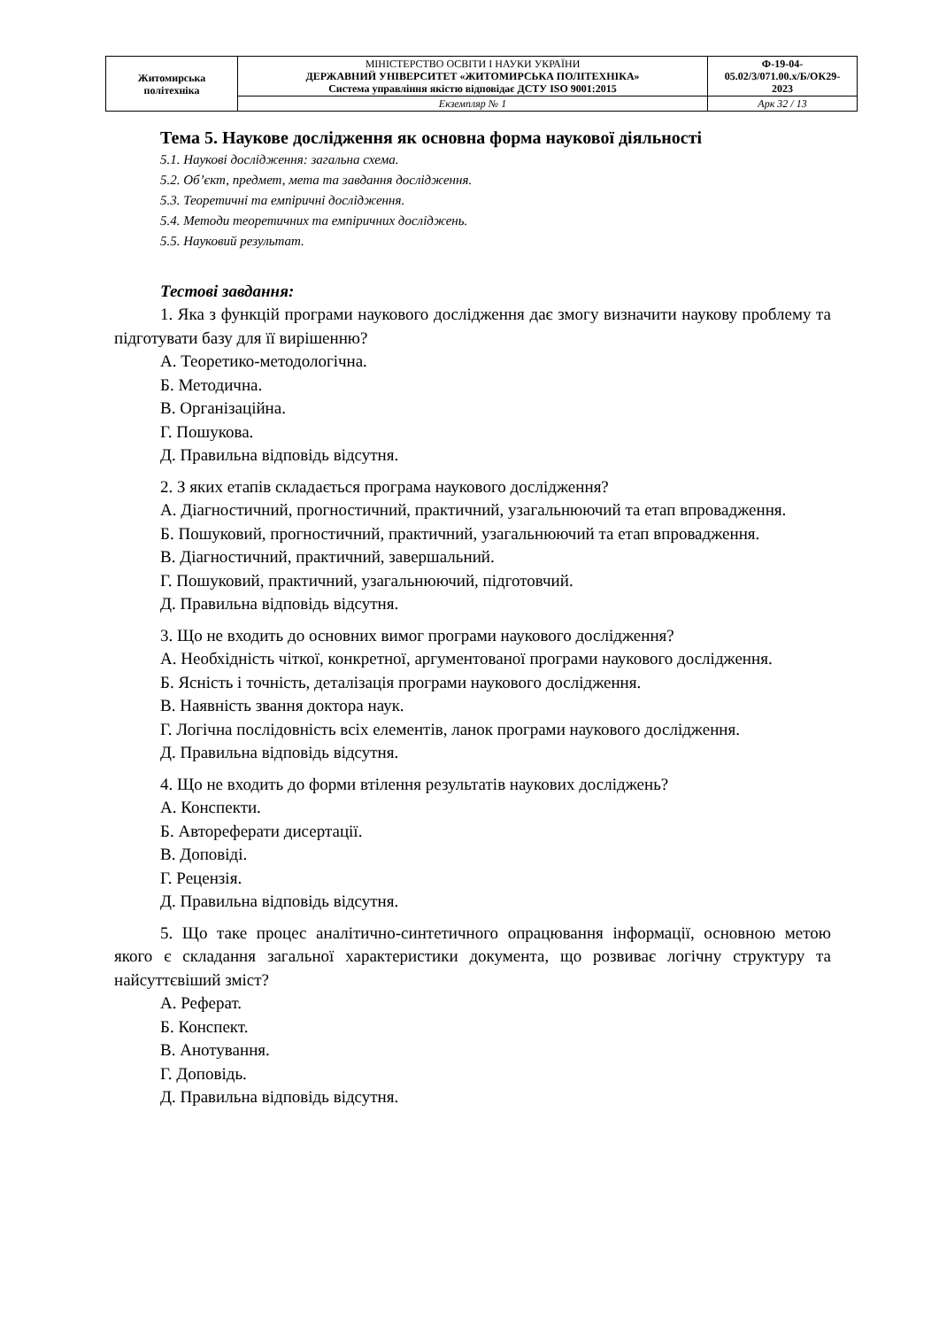| Житомирська політехніка | МІНІСТЕРСТВО ОСВІТИ І НАУКИ УКРАЇНИ ДЕРЖАВНИЙ УНІВЕРСИТЕТ «ЖИТОМИРСЬКА ПОЛІТЕХНІКА» Система управління якістю відповідає ДСТУ ISO 9001:2015 | Ф-19-04- 05.02/3/071.00.х/Б/ОК29- 2023 |
| | Екземпляр № 1 | Арк 32 / 13 |
Тема 5. Наукове дослідження як основна форма наукової діяльності
5.1. Наукові дослідження: загальна схема.
5.2. Об’єкт, предмет, мета та завдання дослідження.
5.3. Теоретичні та емпіричні дослідження.
5.4. Методи теоретичних та емпіричних досліджень.
5.5. Науковий результат.
Тестові завдання:
1. Яка з функцій програми наукового дослідження дає змогу визначити наукову проблему та підготувати базу для її вирішенню?
А. Теоретико-методологічна.
Б. Методична.
В. Організаційна.
Г. Пошукова.
Д. Правильна відповідь відсутня.
2. З яких етапів складається програма наукового дослідження?
А. Діагностичний, прогностичний, практичний, узагальнюючий та етап впровадження.
Б. Пошуковий, прогностичний, практичний, узагальнюючий та етап впровадження.
В. Діагностичний, практичний, завершальний.
Г. Пошуковий, практичний, узагальнюючий, підготовчий.
Д. Правильна відповідь відсутня.
3. Що не входить до основних вимог програми наукового дослідження?
А. Необхідність чіткої, конкретної, аргументованої програми наукового дослідження.
Б. Ясність і точність, деталізація програми наукового дослідження.
В. Наявність звання доктора наук.
Г. Логічна послідовність всіх елементів, ланок програми наукового дослідження.
Д. Правильна відповідь відсутня.
4. Що не входить до форми втілення результатів наукових досліджень?
А. Конспекти.
Б. Автореферати дисертації.
В. Доповіді.
Г. Рецензія.
Д. Правильна відповідь відсутня.
5. Що таке процес аналітично-синтетичного опрацювання інформації, основною метою якого є складання загальної характеристики документа, що розвиває логічну структуру та найсуттєвіший зміст?
А. Реферат.
Б. Конспект.
В. Анотування.
Г. Доповідь.
Д. Правильна відповідь відсутня.